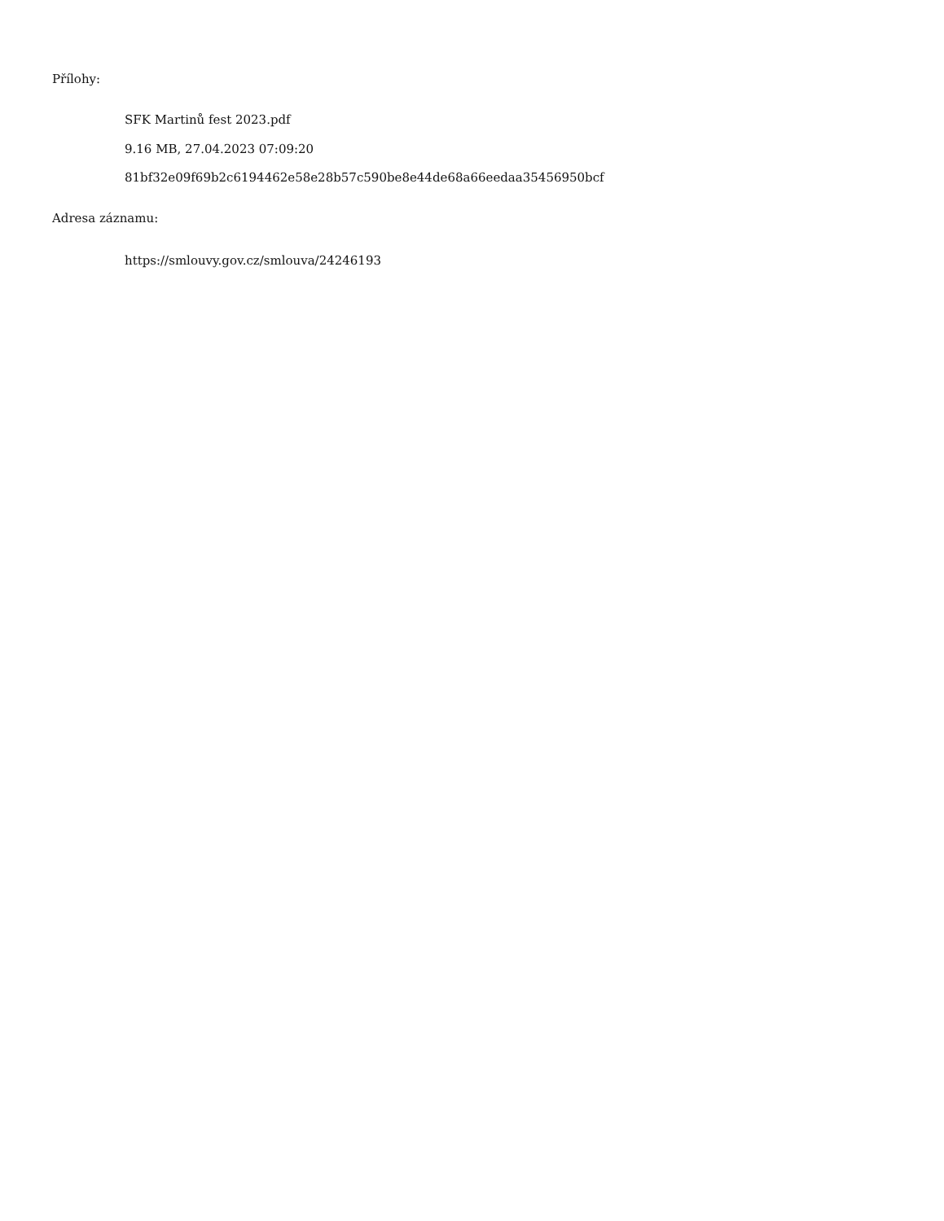Přílohy:
SFK Martinů fest 2023.pdf
9.16 MB, 27.04.2023 07:09:20
81bf32e09f69b2c6194462e58e28b57c590be8e44de68a66eedaa35456950bcf
Adresa záznamu:
https://smlouvy.gov.cz/smlouva/24246193